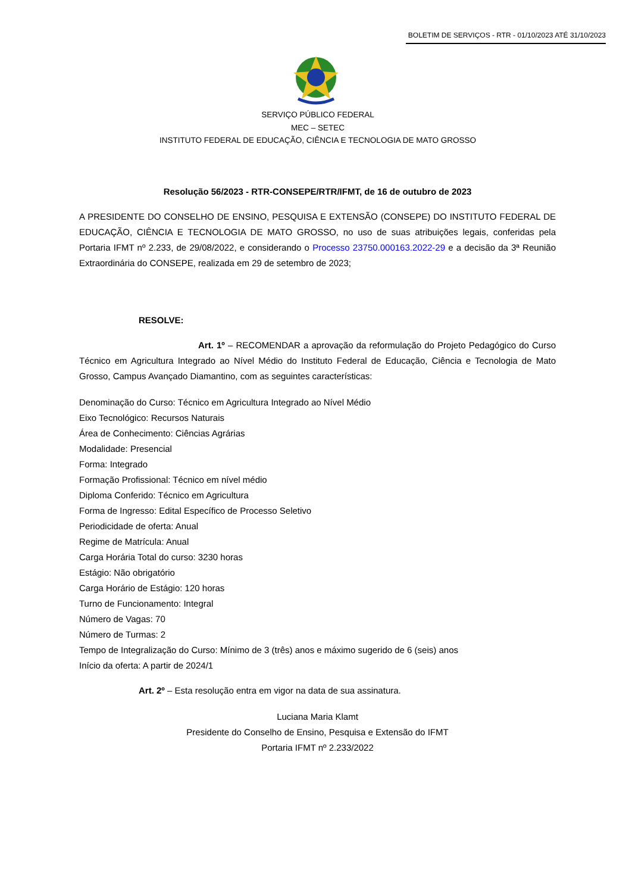BOLETIM DE SERVIÇOS - RTR - 01/10/2023 ATÉ 31/10/2023
SERVIÇO PÚBLICO FEDERAL
MEC – SETEC
INSTITUTO FEDERAL DE EDUCAÇÃO, CIÊNCIA E TECNOLOGIA DE MATO GROSSO
Resolução 56/2023 - RTR-CONSEPE/RTR/IFMT, de 16 de outubro de 2023
A PRESIDENTE DO CONSELHO DE ENSINO, PESQUISA E EXTENSÃO (CONSEPE) DO INSTITUTO FEDERAL DE EDUCAÇÃO, CIÊNCIA E TECNOLOGIA DE MATO GROSSO, no uso de suas atribuições legais, conferidas pela Portaria IFMT nº 2.233, de 29/08/2022, e considerando o Processo 23750.000163.2022-29 e a decisão da 3ª Reunião Extraordinária do CONSEPE, realizada em 29 de setembro de 2023;
RESOLVE:
Art. 1º – RECOMENDAR a aprovação da reformulação do Projeto Pedagógico do Curso Técnico em Agricultura Integrado ao Nível Médio do Instituto Federal de Educação, Ciência e Tecnologia de Mato Grosso, Campus Avançado Diamantino, com as seguintes características:
Denominação do Curso: Técnico em Agricultura Integrado ao Nível Médio
Eixo Tecnológico: Recursos Naturais
Área de Conhecimento: Ciências Agrárias
Modalidade: Presencial
Forma: Integrado
Formação Profissional: Técnico em nível médio
Diploma Conferido: Técnico em Agricultura
Forma de Ingresso: Edital Específico de Processo Seletivo
Periodicidade de oferta: Anual
Regime de Matrícula: Anual
Carga Horária Total do curso: 3230 horas
Estágio: Não obrigatório
Carga Horário de Estágio: 120 horas
Turno de Funcionamento: Integral
Número de Vagas: 70
Número de Turmas: 2
Tempo de Integralização do Curso: Mínimo de 3 (três) anos e máximo sugerido de 6 (seis) anos
Início da oferta: A partir de 2024/1
Art. 2º – Esta resolução entra em vigor na data de sua assinatura.
Luciana Maria Klamt
Presidente do Conselho de Ensino, Pesquisa e Extensão do IFMT
Portaria IFMT nº 2.233/2022